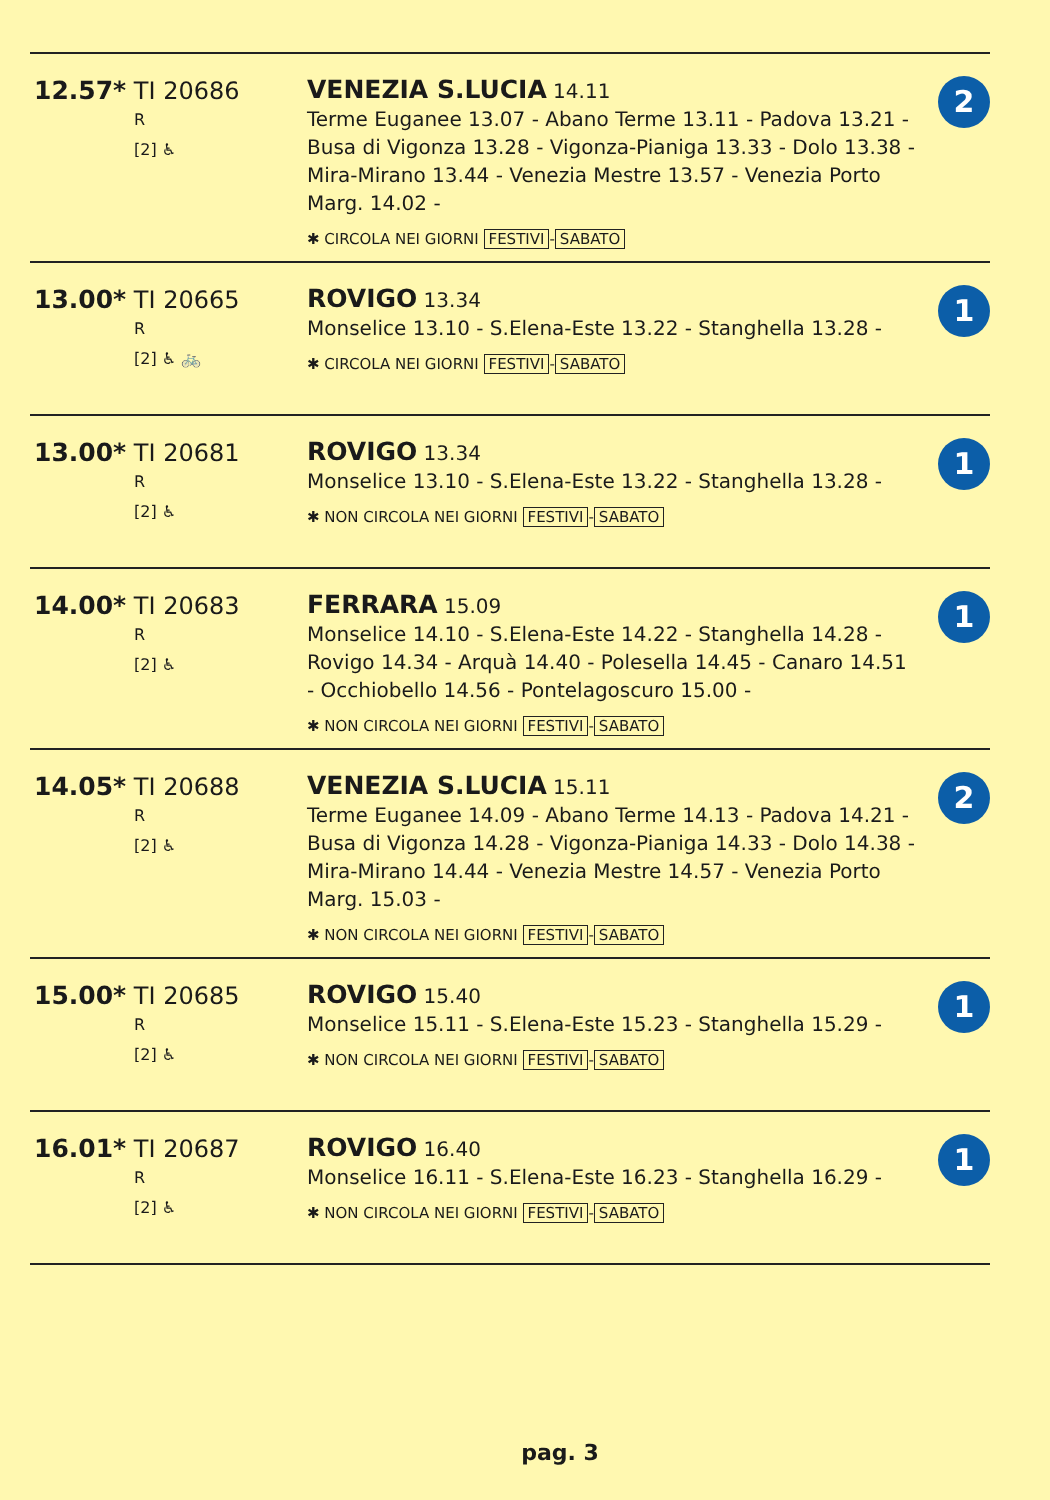| 12.57* TI 20686 R [2] ♿ | VENEZIA S.LUCIA 14.11 Terme Euganee 13.07 - Abano Terme 13.11 - Padova 13.21 - Busa di Vigonza 13.28 - Vigonza-Pianiga 13.33 - Dolo 13.38 - Mira-Mirano 13.44 - Venezia Mestre 13.57 - Venezia Porto Marg. 14.02 - ✱ CIRCOLA NEI GIORNI FESTIVI - SABATO | 2 |
| 13.00* TI 20665 R [2] ♿ 🚲 | ROVIGO 13.34 Monselice 13.10 - S.Elena-Este 13.22 - Stanghella 13.28 - ✱ CIRCOLA NEI GIORNI FESTIVI - SABATO | 1 |
| 13.00* TI 20681 R [2] ♿ | ROVIGO 13.34 Monselice 13.10 - S.Elena-Este 13.22 - Stanghella 13.28 - ✱ NON CIRCOLA NEI GIORNI FESTIVI - SABATO | 1 |
| 14.00* TI 20683 R [2] ♿ | FERRARA 15.09 Monselice 14.10 - S.Elena-Este 14.22 - Stanghella 14.28 - Rovigo 14.34 - Arquà 14.40 - Polesella 14.45 - Canaro 14.51 - Occhiobello 14.56 - Pontelagoscuro 15.00 - ✱ NON CIRCOLA NEI GIORNI FESTIVI - SABATO | 1 |
| 14.05* TI 20688 R [2] ♿ | VENEZIA S.LUCIA 15.11 Terme Euganee 14.09 - Abano Terme 14.13 - Padova 14.21 - Busa di Vigonza 14.28 - Vigonza-Pianiga 14.33 - Dolo 14.38 - Mira-Mirano 14.44 - Venezia Mestre 14.57 - Venezia Porto Marg. 15.03 - ✱ NON CIRCOLA NEI GIORNI FESTIVI - SABATO | 2 |
| 15.00* TI 20685 R [2] ♿ | ROVIGO 15.40 Monselice 15.11 - S.Elena-Este 15.23 - Stanghella 15.29 - ✱ NON CIRCOLA NEI GIORNI FESTIVI - SABATO | 1 |
| 16.01* TI 20687 R [2] ♿ | ROVIGO 16.40 Monselice 16.11 - S.Elena-Este 16.23 - Stanghella 16.29 - ✱ NON CIRCOLA NEI GIORNI FESTIVI - SABATO | 1 |
pag. 3